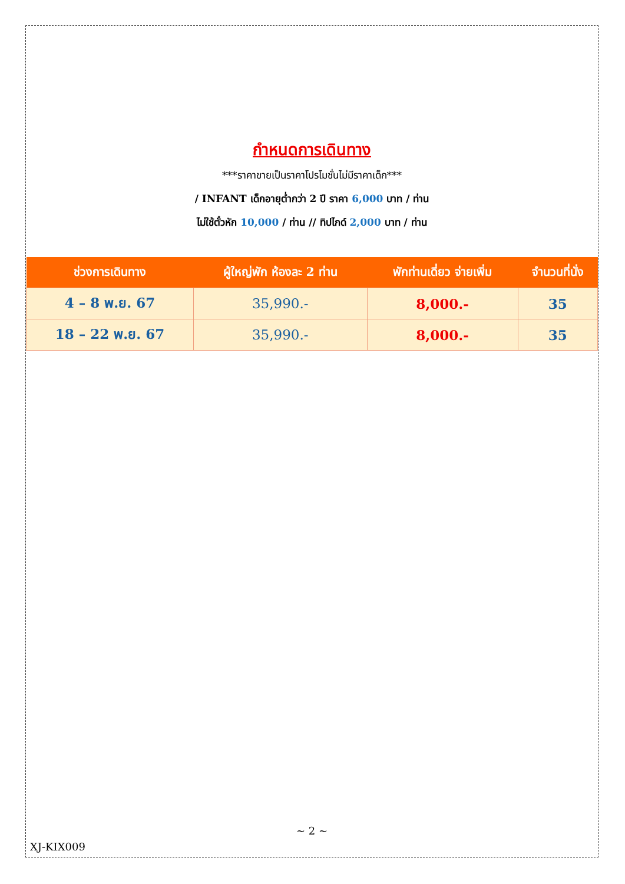กำหนดการเดินทาง
***ราคาขายเป็นราคาโปรโมชั่นไม่มีราคาเด็ก***
/ INFANT เด็กอายุต่ำกว่า 2 ปี ราคา 6,000 บาท / ท่าน
ไม่ใช้ตั๋วหัก 10,000 / ท่าน // ทิปไกด์ 2,000 บาท / ท่าน
| ช่วงการเดินทาง | ผู้ใหญ่พัก ห้องละ 2 ท่าน | พักท่านเดี่ยว จ่ายเพิ่ม | จำนวนที่นั่ง |
| --- | --- | --- | --- |
| 4 – 8 พ.ย. 67 | 35,990.- | 8,000.- | 35 |
| 18 – 22 พ.ย. 67 | 35,990.- | 8,000.- | 35 |
~ 2 ~
XJ-KIX009